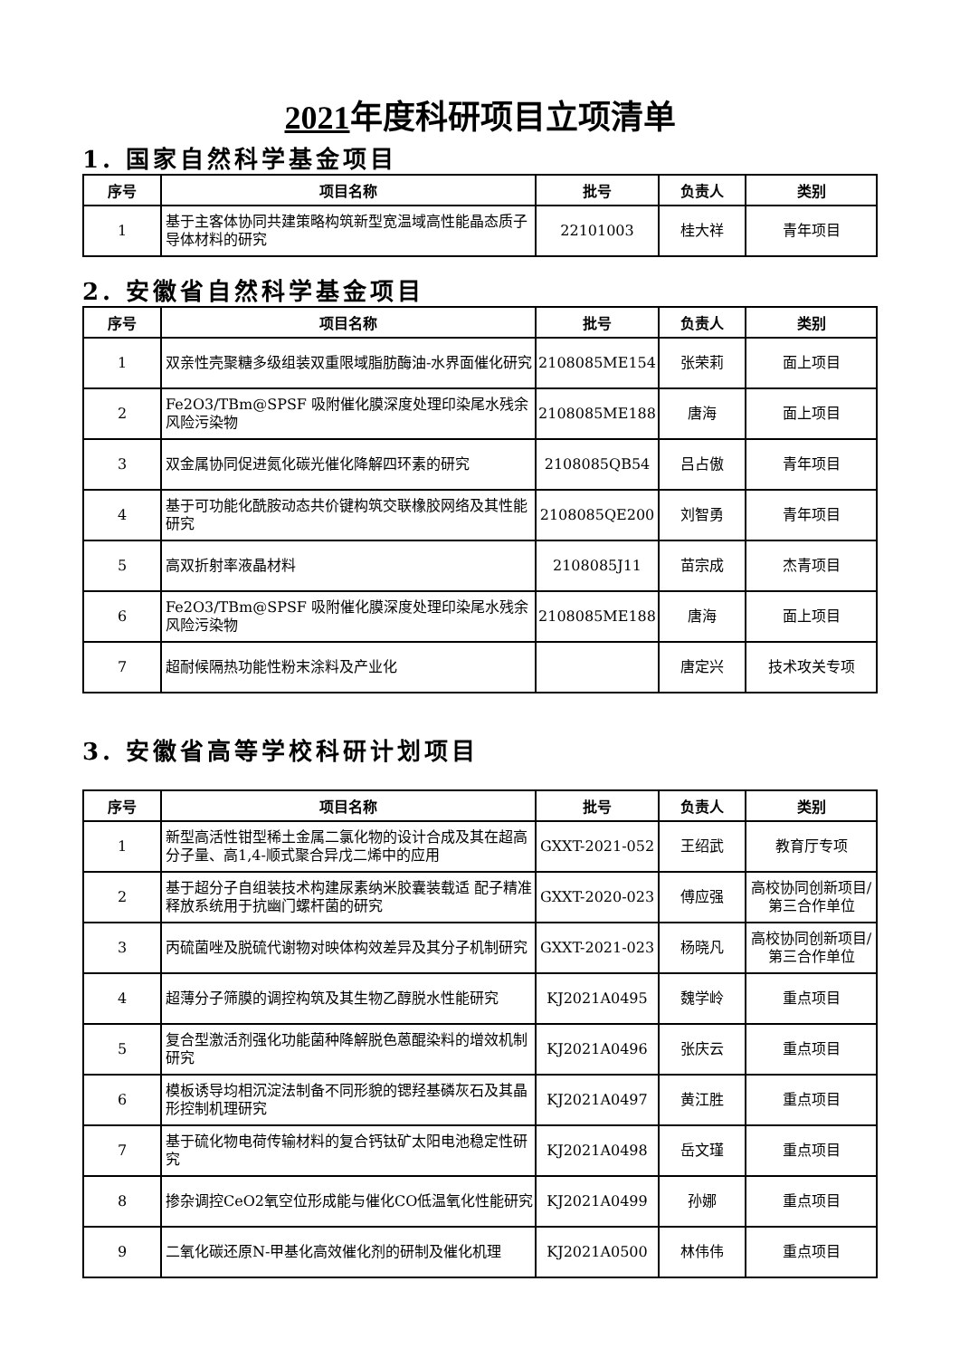2021年度科研项目立项清单
1. 国家自然科学基金项目
| 序号 | 项目名称 | 批号 | 负责人 | 类别 |
| --- | --- | --- | --- | --- |
| 1 | 基于主客体协同共建策略构筑新型宽温域高性能晶态质子导体材料的研究 | 22101003 | 桂大祥 | 青年项目 |
2. 安徽省自然科学基金项目
| 序号 | 项目名称 | 批号 | 负责人 | 类别 |
| --- | --- | --- | --- | --- |
| 1 | 双亲性壳聚糖多级组装双重限域脂肪酶油-水界面催化研究 | 2108085ME154 | 张荣莉 | 面上项目 |
| 2 | Fe2O3/TBm@SPSF 吸附催化膜深度处理印染尾水残余风险污染物 | 2108085ME188 | 唐海 | 面上项目 |
| 3 | 双金属协同促进氮化碳光催化降解四环素的研究 | 2108085QB54 | 吕占傲 | 青年项目 |
| 4 | 基于可功能化酰胺动态共价键构筑交联橡胶网络及其性能研究 | 2108085QE200 | 刘智勇 | 青年项目 |
| 5 | 高双折射率液晶材料 | 2108085J11 | 苗宗成 | 杰青项目 |
| 6 | Fe2O3/TBm@SPSF 吸附催化膜深度处理印染尾水残余风险污染物 | 2108085ME188 | 唐海 | 面上项目 |
| 7 | 超耐候隔热功能性粉末涂料及产业化 | | 唐定兴 | 技术攻关专项 |
3. 安徽省高等学校科研计划项目
| 序号 | 项目名称 | 批号 | 负责人 | 类别 |
| --- | --- | --- | --- | --- |
| 1 | 新型高活性钳型稀土金属二氯化物的设计合成及其在超高分子量、高1,4-顺式聚合异戊二烯中的应用 | GXXT-2021-052 | 王绍武 | 教育厅专项 |
| 2 | 基于超分子自组装技术构建尿素纳米胶囊装载适 配子精准释放系统用于抗幽门螺杆菌的研究 | GXXT-2020-023 | 傅应强 | 高校协同创新项目/第三合作单位 |
| 3 | 丙硫菌唑及脱硫代谢物对映体构效差异及其分子机制研究 | GXXT-2021-023 | 杨晓凡 | 高校协同创新项目/第三合作单位 |
| 4 | 超薄分子筛膜的调控构筑及其生物乙醇脱水性能研究 | KJ2021A0495 | 魏学岭 | 重点项目 |
| 5 | 复合型激活剂强化功能菌种降解脱色蒽醌染料的增效机制研究 | KJ2021A0496 | 张庆云 | 重点项目 |
| 6 | 模板诱导均相沉淀法制备不同形貌的锶羟基磷灰石及其晶形控制机理研究 | KJ2021A0497 | 黄江胜 | 重点项目 |
| 7 | 基于硫化物电荷传输材料的复合钙钛矿太阳电池稳定性研究 | KJ2021A0498 | 岳文瑾 | 重点项目 |
| 8 | 掺杂调控CeO2氧空位形成能与催化CO低温氧化性能研究 | KJ2021A0499 | 孙娜 | 重点项目 |
| 9 | 二氧化碳还原N-甲基化高效催化剂的研制及催化机理 | KJ2021A0500 | 林伟伟 | 重点项目 |